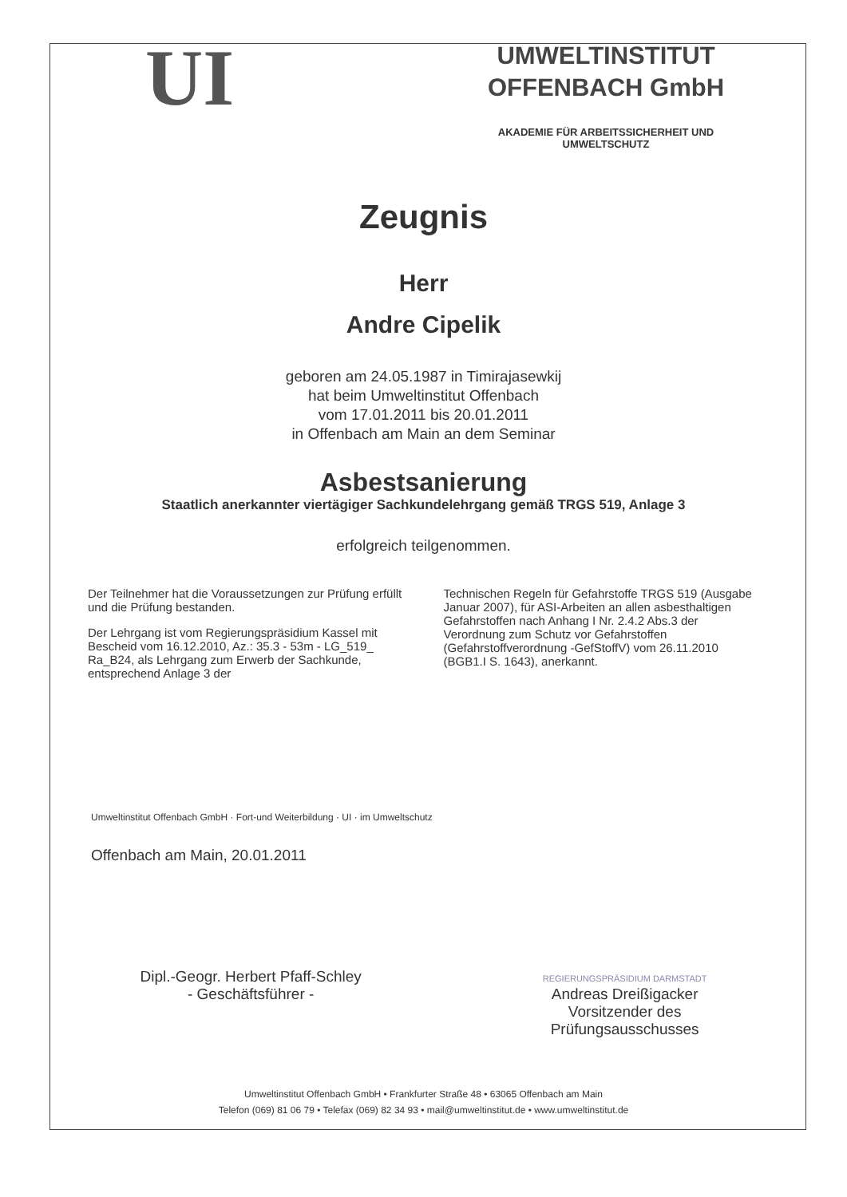UI
UMWELTINSTITUT
OFFENBACH GmbH
AKADEMIE FÜR ARBEITSSICHERHEIT UND
UMWELTSCHUTZ
Zeugnis
Herr
Andre Cipelik
geboren am 24.05.1987 in Timirajasewkij
hat beim Umweltinstitut Offenbach
vom 17.01.2011 bis 20.01.2011
in Offenbach am Main an dem Seminar
Asbestsanierung
Staatlich anerkannter viertägiger Sachkundelehrgang gemäß TRGS 519, Anlage 3
erfolgreich teilgenommen.
Der Teilnehmer hat die Voraussetzungen zur Prüfung erfüllt und die Prüfung bestanden.
Der Lehrgang ist vom Regierungspräsidium Kassel mit Bescheid vom 16.12.2010, Az.: 35.3 - 53m - LG_519_ Ra_B24, als Lehrgang zum Erwerb der Sachkunde, entsprechend Anlage 3 der
Technischen Regeln für Gefahrstoffe TRGS 519 (Ausgabe Januar 2007), für ASI-Arbeiten an allen asbesthaltigen Gefahrstoffen nach Anhang I Nr. 2.4.2 Abs.3 der Verordnung zum Schutz vor Gefahrstoffen (Gefahrstoffverordnung -GefStoffV) vom 26.11.2010 (BGB1.I S. 1643), anerkannt.
Umweltinstitut Offenbach GmbH · Fort-und Weiterbildung · UI · im Umweltschutz
Offenbach am Main, 20.01.2011
Dipl.-Geogr. Herbert Pfaff-Schley
- Geschäftsführer -
REGIERUNGSPRÄSIDIUM DARMSTADT
Andreas Dreißigacker
Vorsitzender des
Prüfungsausschusses
Umweltinstitut Offenbach GmbH • Frankfurter Straße 48 • 63065 Offenbach am Main
Telefon (069) 81 06 79 • Telefax (069) 82 34 93 • mail@umweltinstitut.de • www.umweltinstitut.de